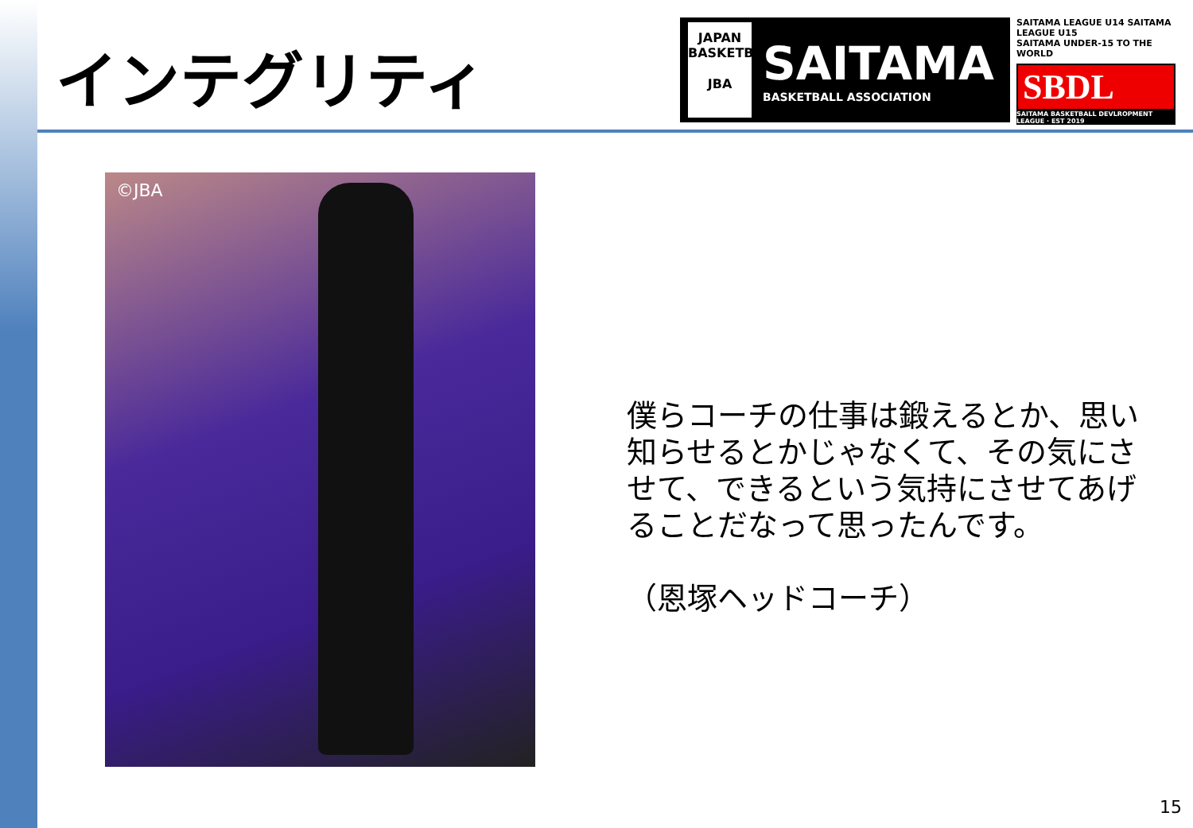インテグリティ
JAPAN BASKETBALL
JBA
SAITAMA
BASKETBALL ASSOCIATION
SAITAMA LEAGUE U14 SAITAMA LEAGUE U15
SAITAMA UNDER-15 TO THE WORLD
SBDL
SAITAMA BASKETBALL DEVLROPMENT LEAGUE · EST 2019
©JBA
僕らコーチの仕事は鍛えるとか、思い知らせるとかじゃなくて、その気にさせて、できるという気持にさせてあげることだなって思ったんです。
（恩塚ヘッドコーチ）
15